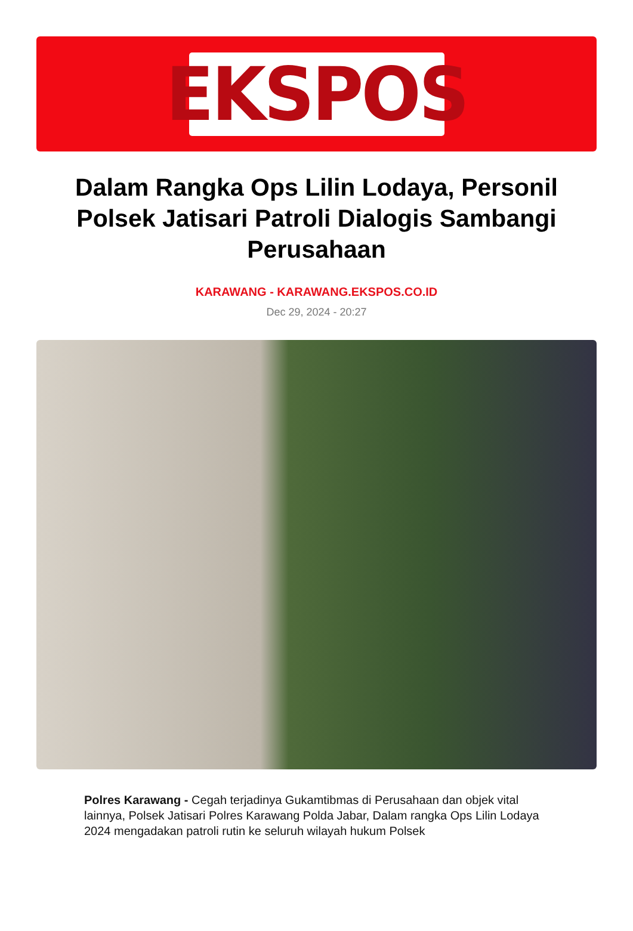EKSPOS
Dalam Rangka Ops Lilin Lodaya, Personil Polsek Jatisari Patroli Dialogis Sambangi Perusahaan
KARAWANG - KARAWANG.EKSPOS.CO.ID
Dec 29, 2024 - 20:27
Polres Karawang - Cegah terjadinya Gukamtibmas di Perusahaan dan objek vital lainnya, Polsek Jatisari Polres Karawang Polda Jabar, Dalam rangka Ops Lilin Lodaya 2024 mengadakan patroli rutin ke seluruh wilayah hukum Polsek